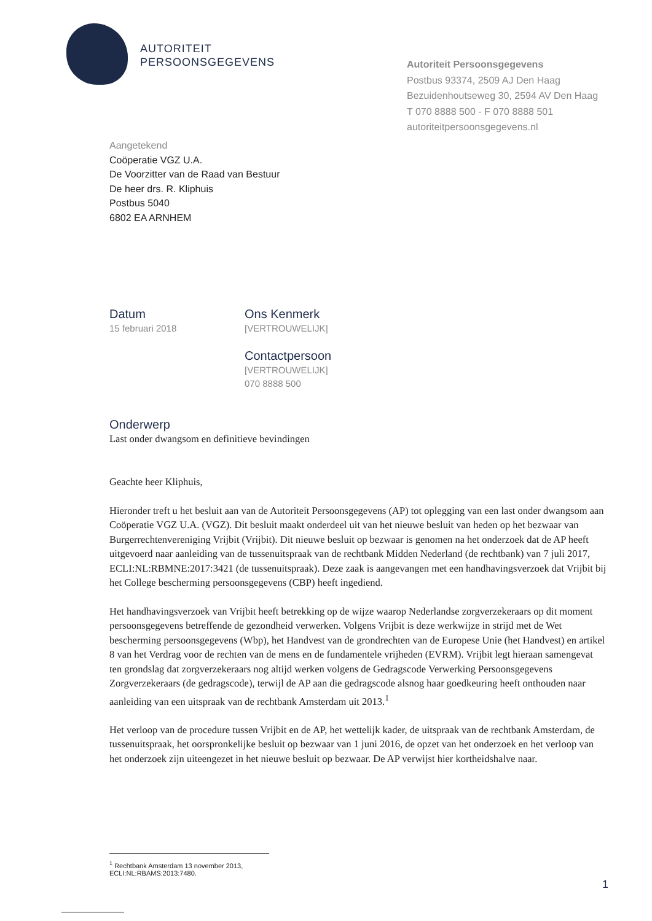AUTORITEIT
PERSOONSGEGEVENS
Autoriteit Persoonsgegevens
Postbus 93374, 2509 AJ Den Haag
Bezuidenhoutseweg 30, 2594 AV Den Haag
T 070 8888 500 - F 070 8888 501
autoriteitpersoonsgegevens.nl
Aangetekend
Coöperatie VGZ U.A.
De Voorzitter van de Raad van Bestuur
De heer drs. R. Kliphuis
Postbus 5040
6802 EA ARNHEM
Datum
15 februari 2018
Ons Kenmerk
[VERTROUWELIJK]
Contactpersoon
[VERTROUWELIJK]
070 8888 500
Onderwerp
Last onder dwangsom en definitieve bevindingen
Geachte heer Kliphuis,
Hieronder treft u het besluit aan van de Autoriteit Persoonsgegevens (AP) tot oplegging van een last onder dwangsom aan Coöperatie VGZ U.A. (VGZ). Dit besluit maakt onderdeel uit van het nieuwe besluit van heden op het bezwaar van Burgerrechtenvereniging Vrijbit (Vrijbit). Dit nieuwe besluit op bezwaar is genomen na het onderzoek dat de AP heeft uitgevoerd naar aanleiding van de tussenuitspraak van de rechtbank Midden Nederland (de rechtbank) van 7 juli 2017, ECLI:NL:RBMNE:2017:3421 (de tussenuitspraak). Deze zaak is aangevangen met een handhavingsverzoek dat Vrijbit bij het College bescherming persoonsgegevens (CBP) heeft ingediend.
Het handhavingsverzoek van Vrijbit heeft betrekking op de wijze waarop Nederlandse zorgverzekeraars op dit moment persoonsgegevens betreffende de gezondheid verwerken. Volgens Vrijbit is deze werkwijze in strijd met de Wet bescherming persoonsgegevens (Wbp), het Handvest van de grondrechten van de Europese Unie (het Handvest) en artikel 8 van het Verdrag voor de rechten van de mens en de fundamentele vrijheden (EVRM). Vrijbit legt hieraan samengevat ten grondslag dat zorgverzekeraars nog altijd werken volgens de Gedragscode Verwerking Persoonsgegevens Zorgverzekeraars (de gedragscode), terwijl de AP aan die gedragscode alsnog haar goedkeuring heeft onthouden naar aanleiding van een uitspraak van de rechtbank Amsterdam uit 2013.<sup>1</sup>
Het verloop van de procedure tussen Vrijbit en de AP, het wettelijk kader, de uitspraak van de rechtbank Amsterdam, de tussenuitspraak, het oorspronkelijke besluit op bezwaar van 1 juni 2016, de opzet van het onderzoek en het verloop van het onderzoek zijn uiteengezet in het nieuwe besluit op bezwaar. De AP verwijst hier kortheidshalve naar.
<sup>1</sup> Rechtbank Amsterdam 13 november 2013, ECLI:NL:RBAMS:2013:7480.
1